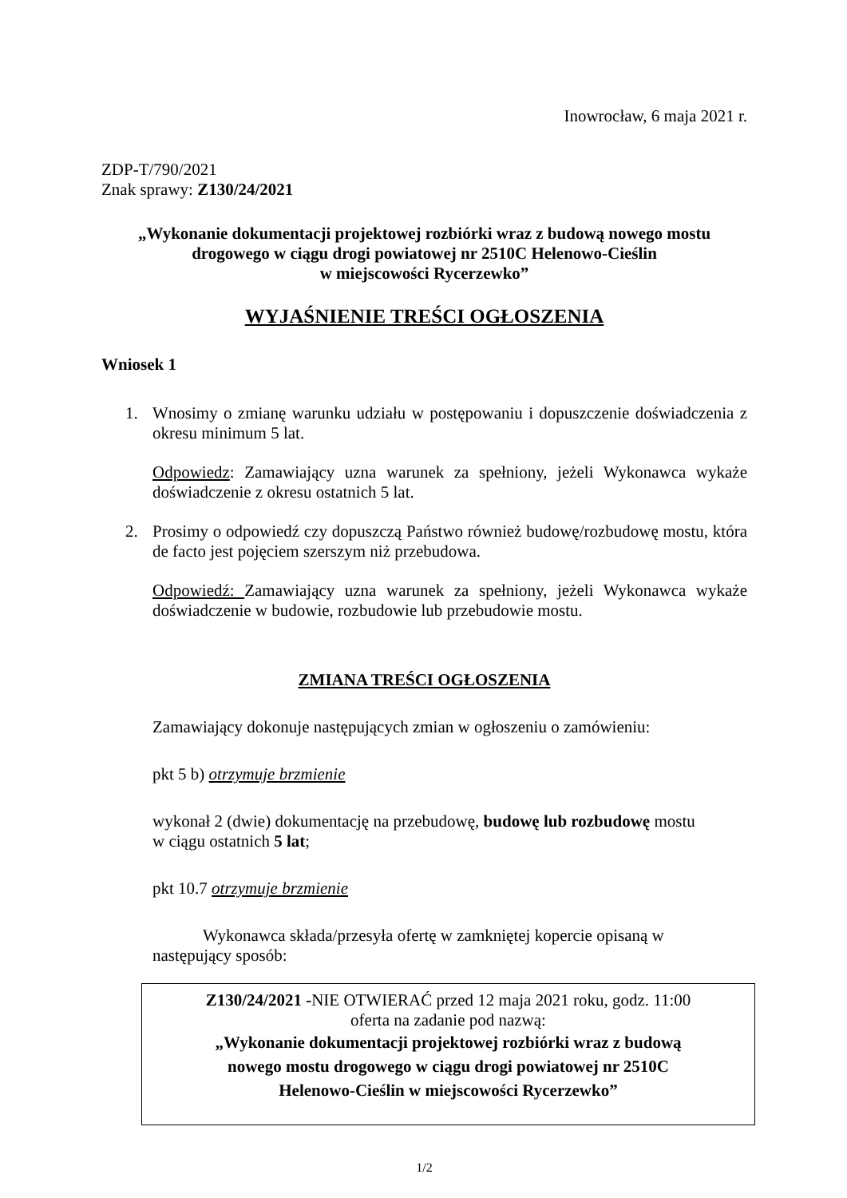Inowrocław, 6 maja 2021 r.
ZDP-T/790/2021
Znak sprawy: Z130/24/2021
„Wykonanie dokumentacji projektowej rozbiórki wraz z budową nowego mostu
drogowego w ciągu drogi powiatowej nr 2510C Helenowo-Cieślin
w miejscowości Rycerzewko”
WYJAŚNIENIE TREŚCI OGŁOSZENIA
Wniosek 1
1. Wnosimy o zmianę warunku udziału w postępowaniu i dopuszczenie doświadczenia z okresu minimum 5 lat.
Odpowiedz: Zamawiający uzna warunek za spełniony, jeżeli Wykonawca wykaże doświadczenie z okresu ostatnich 5 lat.
2. Prosimy o odpowiedź czy dopuszczą Państwo również budowę/rozbudowę mostu, która de facto jest pojęciem szerszym niż przebudowa.
Odpowiedź: Zamawiający uzna warunek za spełniony, jeżeli Wykonawca wykaże doświadczenie w budowie, rozbudowie lub przebudowie mostu.
ZMIANA TREŚCI OGŁOSZENIA
Zamawiający dokonuje następujących zmian w ogłoszeniu o zamówieniu:
pkt 5 b) otrzymuje brzmienie
wykonał 2 (dwie) dokumentację na przebudowę, budowę lub rozbudowę mostu
w ciągu ostatnich 5 lat;
pkt 10.7 otrzymuje brzmienie
Wykonawca składa/przesyła ofertę w zamkniętej kopercie opisaną w
następujący sposób:
Z130/24/2021 -NIE OTWIERAĆ przed 12 maja 2021 roku, godz. 11:00
oferta na zadanie pod nazwą:
„Wykonanie dokumentacji projektowej rozbiórki wraz z budową
nowego mostu drogowego w ciągu drogi powiatowej nr 2510C
Helenowo-Cieślin w miejscowości Rycerzewko”
1/2